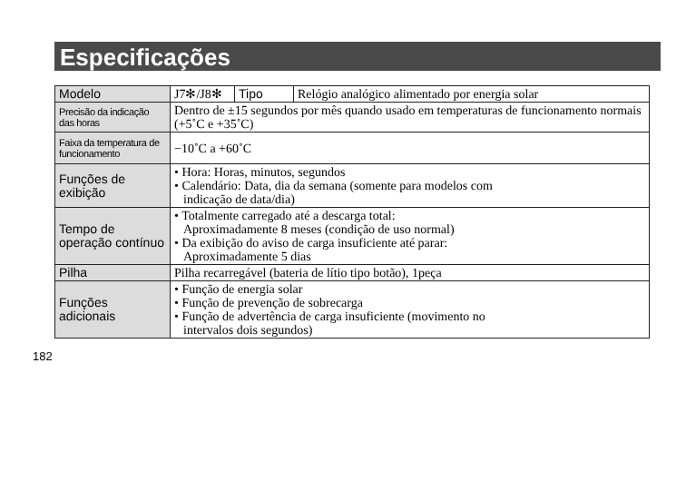Especificações
| Modelo | J7✻/J8✻ | Tipo | Relógio analógico alimentado por energia solar |
| Precisão da indicação das horas | Dentro de ±15 segundos por mês quando usado em temperaturas de funcionamento normais (+5˚C e +35˚C) | | |
| Faixa da temperatura de funcionamento | −10˚C a +60˚C | | |
| Funções de exibição | • Hora: Horas, minutos, segundos • Calendário: Data, dia da semana (somente para modelos com indicação de data/dia) | | |
| Tempo de operação contínuo | • Totalmente carregado até a descarga total: Aproximadamente 8 meses (condição de uso normal) • Da exibição do aviso de carga insuficiente até parar: Aproximadamente 5 dias | | |
| Pilha | Pilha recarregável (bateria de lítio tipo botão), 1peça | | |
| Funções adicionais | • Função de energia solar • Função de prevenção de sobrecarga • Função de advertência de carga insuficiente (movimento no intervalos dois segundos) | | |
182